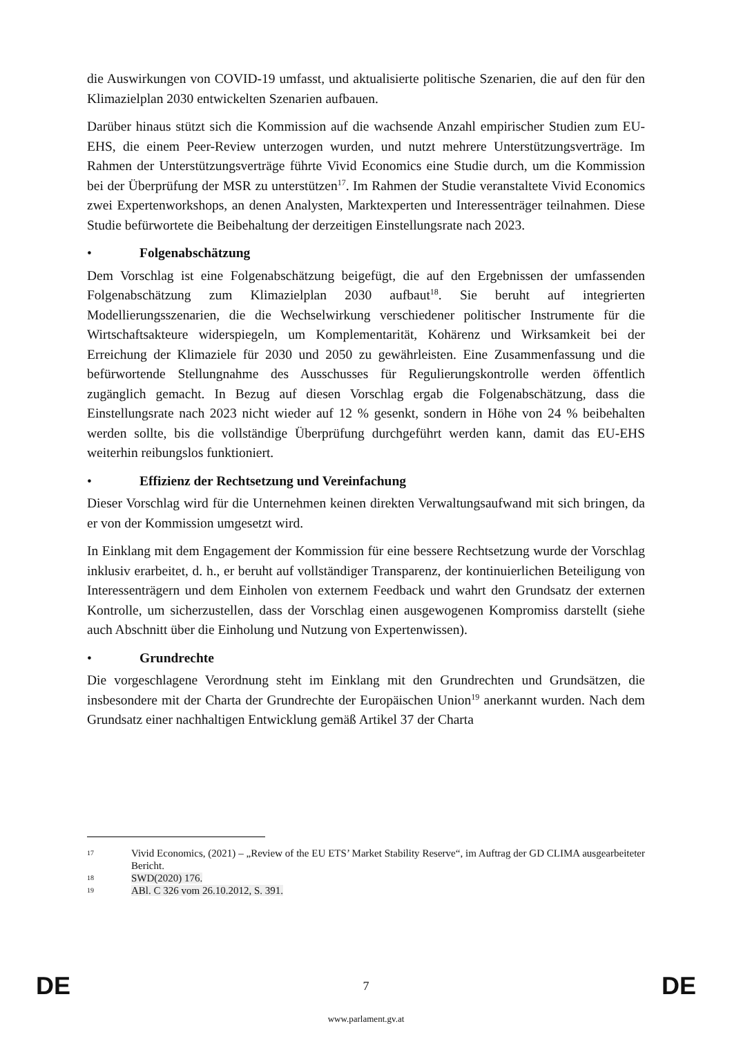die Auswirkungen von COVID-19 umfasst, und aktualisierte politische Szenarien, die auf den für den Klimazielplan 2030 entwickelten Szenarien aufbauen.
Darüber hinaus stützt sich die Kommission auf die wachsende Anzahl empirischer Studien zum EU-EHS, die einem Peer-Review unterzogen wurden, und nutzt mehrere Unterstützungsverträge. Im Rahmen der Unterstützungsverträge führte Vivid Economics eine Studie durch, um die Kommission bei der Überprüfung der MSR zu unterstützen<sup>17</sup>. Im Rahmen der Studie veranstaltete Vivid Economics zwei Expertenworkshops, an denen Analysten, Marktexperten und Interessenträger teilnahmen. Diese Studie befürwortete die Beibehaltung der derzeitigen Einstellungsrate nach 2023.
• Folgenabschätzung
Dem Vorschlag ist eine Folgenabschätzung beigefügt, die auf den Ergebnissen der umfassenden Folgenabschätzung zum Klimazielplan 2030 aufbaut<sup>18</sup>. Sie beruht auf integrierten Modellierungsszenarien, die die Wechselwirkung verschiedener politischer Instrumente für die Wirtschaftsakteure widerspiegeln, um Komplementarität, Kohärenz und Wirksamkeit bei der Erreichung der Klimaziele für 2030 und 2050 zu gewährleisten. Eine Zusammenfassung und die befürwortende Stellungnahme des Ausschusses für Regulierungskontrolle werden öffentlich zugänglich gemacht. In Bezug auf diesen Vorschlag ergab die Folgenabschätzung, dass die Einstellungsrate nach 2023 nicht wieder auf 12 % gesenkt, sondern in Höhe von 24 % beibehalten werden sollte, bis die vollständige Überprüfung durchgeführt werden kann, damit das EU-EHS weiterhin reibungslos funktioniert.
• Effizienz der Rechtsetzung und Vereinfachung
Dieser Vorschlag wird für die Unternehmen keinen direkten Verwaltungsaufwand mit sich bringen, da er von der Kommission umgesetzt wird.
In Einklang mit dem Engagement der Kommission für eine bessere Rechtsetzung wurde der Vorschlag inklusiv erarbeitet, d. h., er beruht auf vollständiger Transparenz, der kontinuierlichen Beteiligung von Interessenträgern und dem Einholen von externem Feedback und wahrt den Grundsatz der externen Kontrolle, um sicherzustellen, dass der Vorschlag einen ausgewogenen Kompromiss darstellt (siehe auch Abschnitt über die Einholung und Nutzung von Expertenwissen).
• Grundrechte
Die vorgeschlagene Verordnung steht im Einklang mit den Grundrechten und Grundsätzen, die insbesondere mit der Charta der Grundrechte der Europäischen Union<sup>19</sup> anerkannt wurden. Nach dem Grundsatz einer nachhaltigen Entwicklung gemäß Artikel 37 der Charta
17
Vivid Economics, (2021) – „Review of the EU ETS’ Market Stability Reserve“, im Auftrag der GD CLIMA ausgearbeiteter Bericht.
18
SWD(2020) 176.
19
ABl. C 326 vom 26.10.2012, S. 391.
DE 7 DE
www.parlament.gv.at